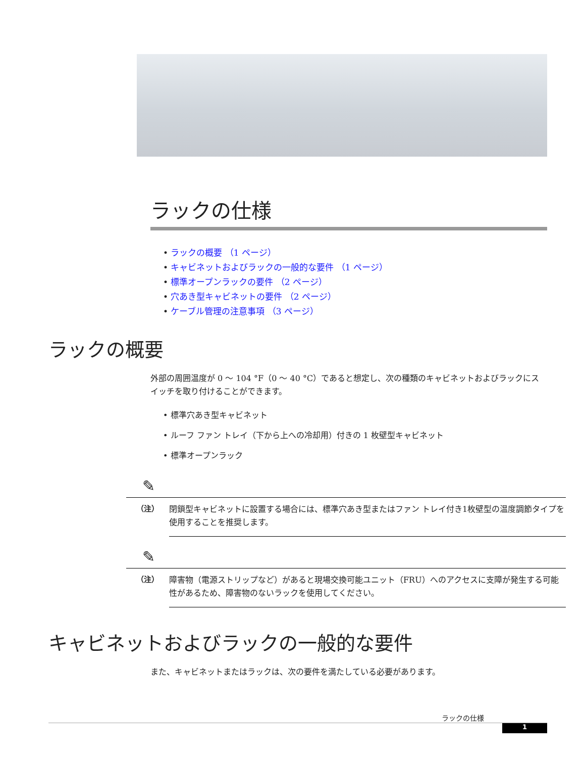ラックの仕様
• ラックの概要 （1 ページ）
• キャビネットおよびラックの一般的な要件 （1 ページ）
• 標準オープンラックの要件 （2 ページ）
• 穴あき型キャビネットの要件 （2 ページ）
• ケーブル管理の注意事項 （3 ページ）
ラックの概要
外部の周囲温度が 0 ～ 104 °F（0 ～ 40 °C）であると想定し、次の種類のキャビネットおよびラックにスイッチを取り付けることができます。
• 標準穴あき型キャビネット
• ルーフ ファン トレイ（下から上への冷却用）付きの 1 枚壁型キャビネット
• 標準オープンラック
✎
（注）
閉鎖型キャビネットに設置する場合には、標準穴あき型またはファン トレイ付き1枚壁型の温度調節タイプを使用することを推奨します。
✎
（注）
障害物（電源ストリップなど）があると現場交換可能ユニット（FRU）へのアクセスに支障が発生する可能性があるため、障害物のないラックを使用してください。
キャビネットおよびラックの一般的な要件
また、キャビネットまたはラックは、次の要件を満たしている必要があります。
ラックの仕様
1